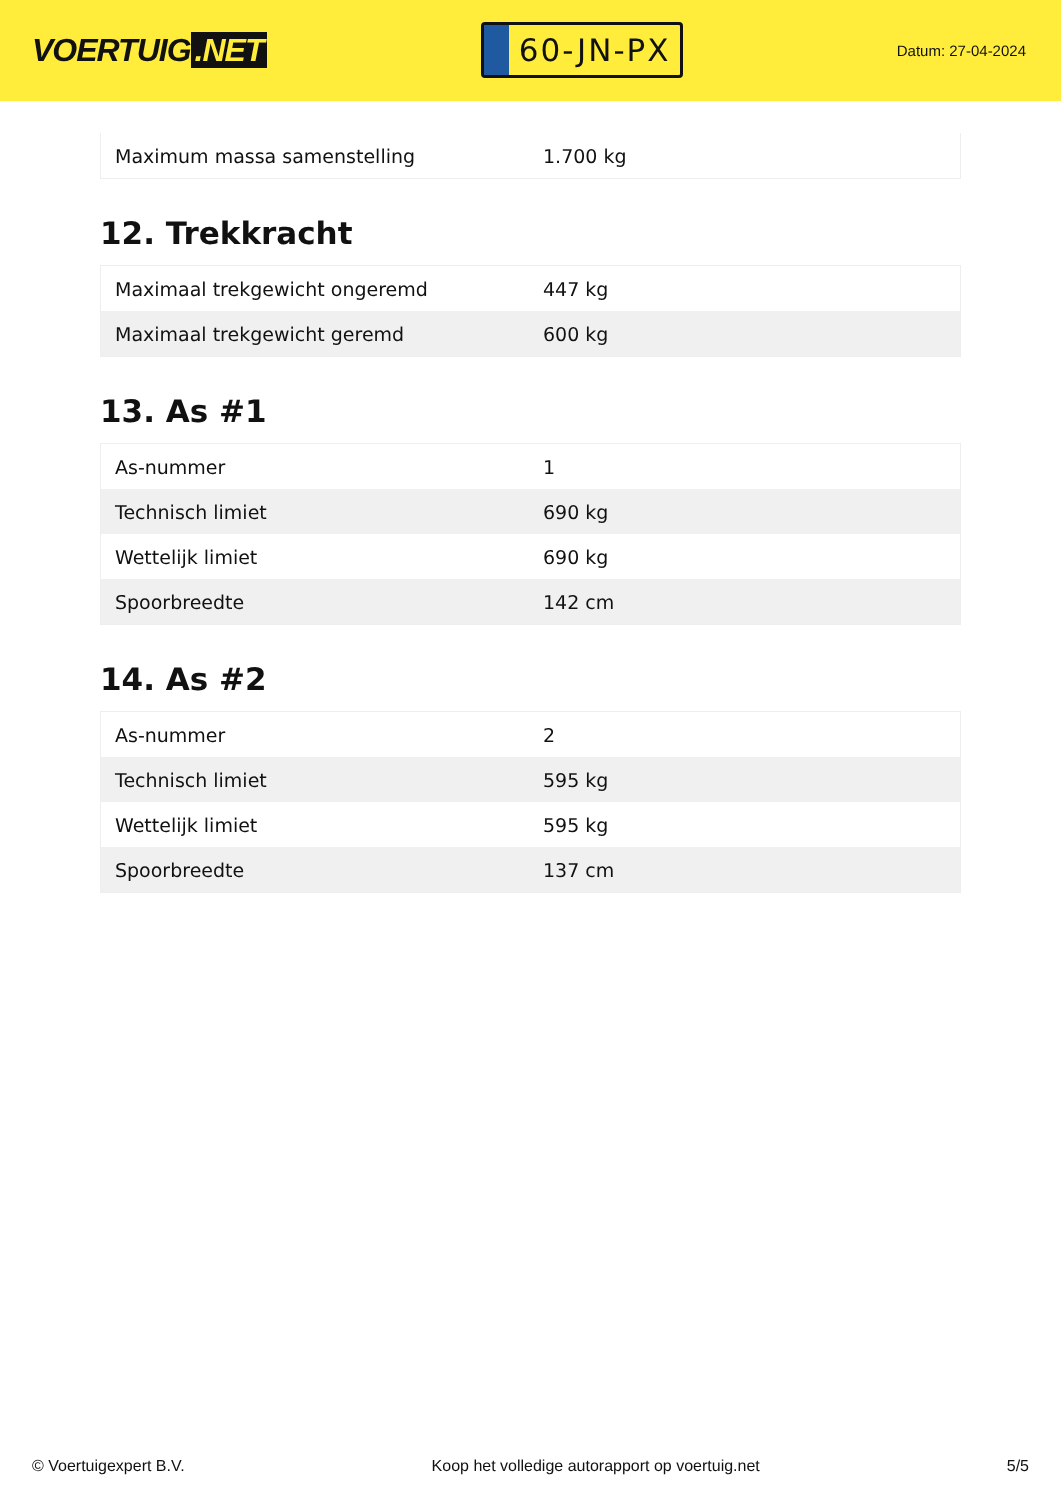VOERTUIG.NET
60-JN-PX
Datum: 27-04-2024
| Maximum massa samenstelling | 1.700 kg |
12. Trekkracht
| Maximaal trekgewicht ongeremd | 447 kg |
| Maximaal trekgewicht geremd | 600 kg |
13. As #1
| As-nummer | 1 |
| Technisch limiet | 690 kg |
| Wettelijk limiet | 690 kg |
| Spoorbreedte | 142 cm |
14. As #2
| As-nummer | 2 |
| Technisch limiet | 595 kg |
| Wettelijk limiet | 595 kg |
| Spoorbreedte | 137 cm |
© Voertuigexpert B.V. Koop het volledige autorapport op voertuig.net 5/5